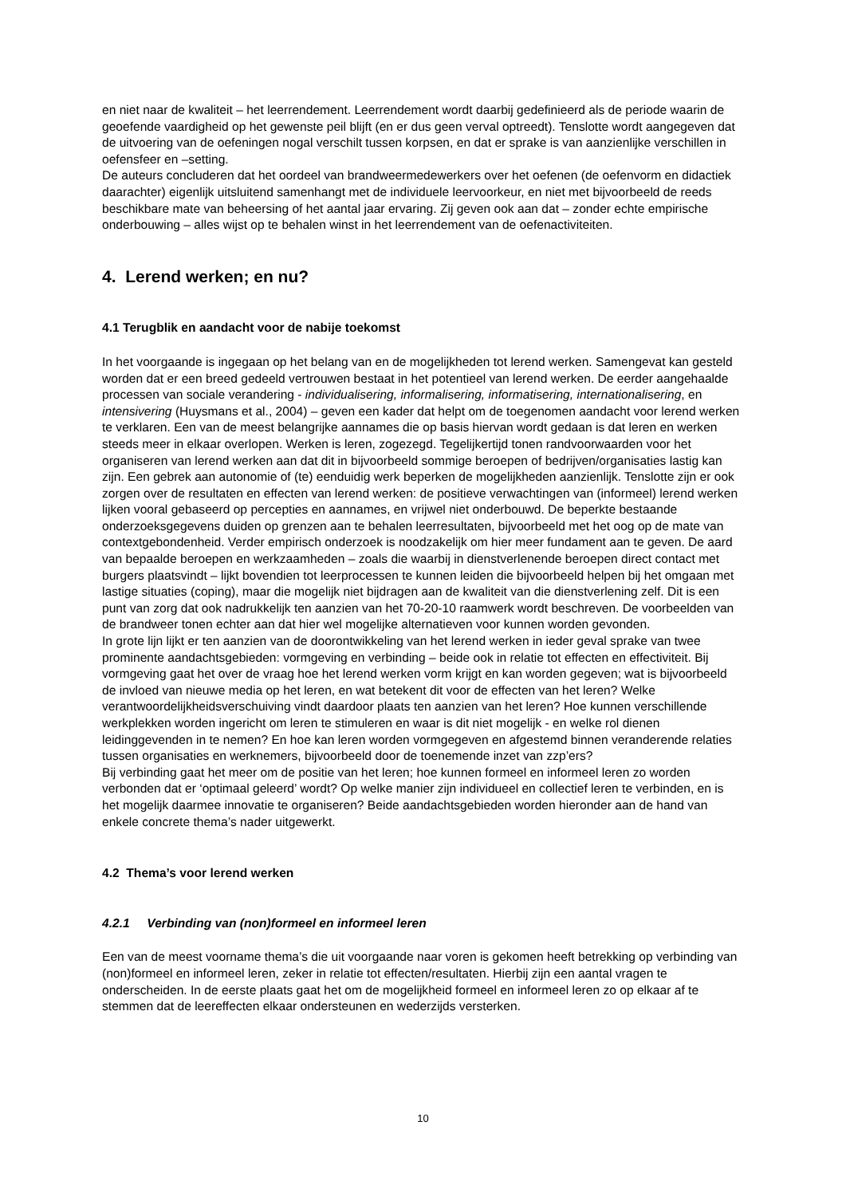en niet naar de kwaliteit – het leerrendement. Leerrendement wordt daarbij gedefinieerd als de periode waarin de geoefende vaardigheid op het gewenste peil blijft (en er dus geen verval optreedt). Tenslotte wordt aangegeven dat de uitvoering van de oefeningen nogal verschilt tussen korpsen, en dat er sprake is van aanzienlijke verschillen in oefensfeer en –setting.
De auteurs concluderen dat het oordeel van brandweermedewerkers over het oefenen (de oefenvorm en didactiek daarachter) eigenlijk uitsluitend samenhangt met de individuele leervoorkeur, en niet met bijvoorbeeld de reeds beschikbare mate van beheersing of het aantal jaar ervaring. Zij geven ook aan dat – zonder echte empirische onderbouwing – alles wijst op te behalen winst in het leerrendement van de oefenactiviteiten.
4. Lerend werken; en nu?
4.1 Terugblik en aandacht voor de nabije toekomst
In het voorgaande is ingegaan op het belang van en de mogelijkheden tot lerend werken. Samengevat kan gesteld worden dat er een breed gedeeld vertrouwen bestaat in het potentieel van lerend werken. De eerder aangehaalde processen van sociale verandering - individualisering, informalisering, informatisering, internationalisering, en intensivering (Huysmans et al., 2004) – geven een kader dat helpt om de toegenomen aandacht voor lerend werken te verklaren. Een van de meest belangrijke aannames die op basis hiervan wordt gedaan is dat leren en werken steeds meer in elkaar overlopen. Werken is leren, zogezegd. Tegelijkertijd tonen randvoorwaarden voor het organiseren van lerend werken aan dat dit in bijvoorbeeld sommige beroepen of bedrijven/organisaties lastig kan zijn. Een gebrek aan autonomie of (te) eenduidig werk beperken de mogelijkheden aanzienlijk. Tenslotte zijn er ook zorgen over de resultaten en effecten van lerend werken: de positieve verwachtingen van (informeel) lerend werken lijken vooral gebaseerd op percepties en aannames, en vrijwel niet onderbouwd. De beperkte bestaande onderzoeksgegevens duiden op grenzen aan te behalen leerresultaten, bijvoorbeeld met het oog op de mate van contextgebondenheid. Verder empirisch onderzoek is noodzakelijk om hier meer fundament aan te geven. De aard van bepaalde beroepen en werkzaamheden – zoals die waarbij in dienstverlenende beroepen direct contact met burgers plaatsvindt – lijkt bovendien tot leerprocessen te kunnen leiden die bijvoorbeeld helpen bij het omgaan met lastige situaties (coping), maar die mogelijk niet bijdragen aan de kwaliteit van die dienstverlening zelf. Dit is een punt van zorg dat ook nadrukkelijk ten aanzien van het 70-20-10 raamwerk wordt beschreven. De voorbeelden van de brandweer tonen echter aan dat hier wel mogelijke alternatieven voor kunnen worden gevonden.
In grote lijn lijkt er ten aanzien van de doorontwikkeling van het lerend werken in ieder geval sprake van twee prominente aandachtsgebieden: vormgeving en verbinding – beide ook in relatie tot effecten en effectiviteit. Bij vormgeving gaat het over de vraag hoe het lerend werken vorm krijgt en kan worden gegeven; wat is bijvoorbeeld de invloed van nieuwe media op het leren, en wat betekent dit voor de effecten van het leren? Welke verantwoordelijkheidsverschuiving vindt daardoor plaats ten aanzien van het leren? Hoe kunnen verschillende werkplekken worden ingericht om leren te stimuleren en waar is dit niet mogelijk - en welke rol dienen leidinggevenden in te nemen? En hoe kan leren worden vormgegeven en afgestemd binnen veranderende relaties tussen organisaties en werknemers, bijvoorbeeld door de toenemende inzet van zzp’ers?
Bij verbinding gaat het meer om de positie van het leren; hoe kunnen formeel en informeel leren zo worden verbonden dat er ‘optimaal geleerd’ wordt? Op welke manier zijn individueel en collectief leren te verbinden, en is het mogelijk daarmee innovatie te organiseren? Beide aandachtsgebieden worden hieronder aan de hand van enkele concrete thema’s nader uitgewerkt.
4.2 Thema’s voor lerend werken
4.2.1 Verbinding van (non)formeel en informeel leren
Een van de meest voorname thema’s die uit voorgaande naar voren is gekomen heeft betrekking op verbinding van (non)formeel en informeel leren, zeker in relatie tot effecten/resultaten. Hierbij zijn een aantal vragen te onderscheiden. In de eerste plaats gaat het om de mogelijkheid formeel en informeel leren zo op elkaar af te stemmen dat de leereffecten elkaar ondersteunen en wederzijds versterken.
10